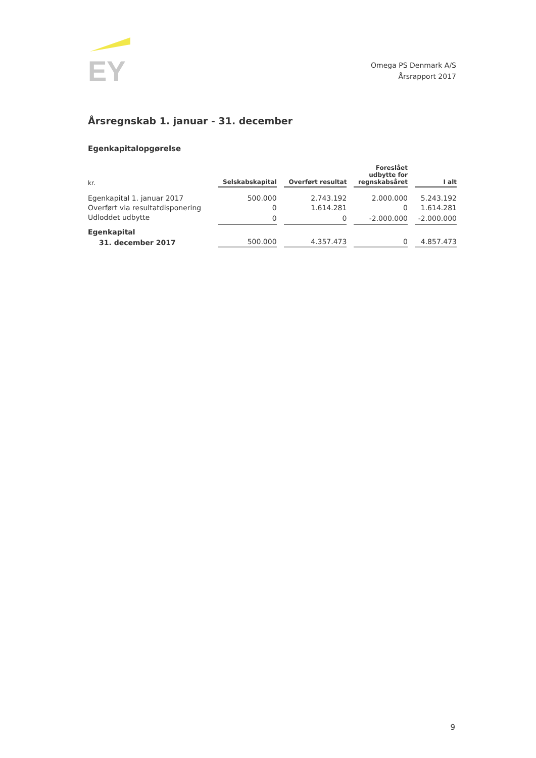EY
Omega PS Denmark A/S
Årsrapport 2017
Årsregnskab 1. januar - 31. december
Egenkapitalopgørelse
| kr. | Selskabskapital | Overført resultat | Foreslået udbytte for regnskabsåret | I alt |
| --- | --- | --- | --- | --- |
| Egenkapital 1. januar 2017 | 500.000 | 2.743.192 | 2.000.000 | 5.243.192 |
| Overført via resultatdisponering | 0 | 1.614.281 | 0 | 1.614.281 |
| Udloddet udbytte | 0 | 0 | -2.000.000 | -2.000.000 |
| Egenkapital | | | | |
| 31. december 2017 | 500.000 | 4.357.473 | 0 | 4.857.473 |
9